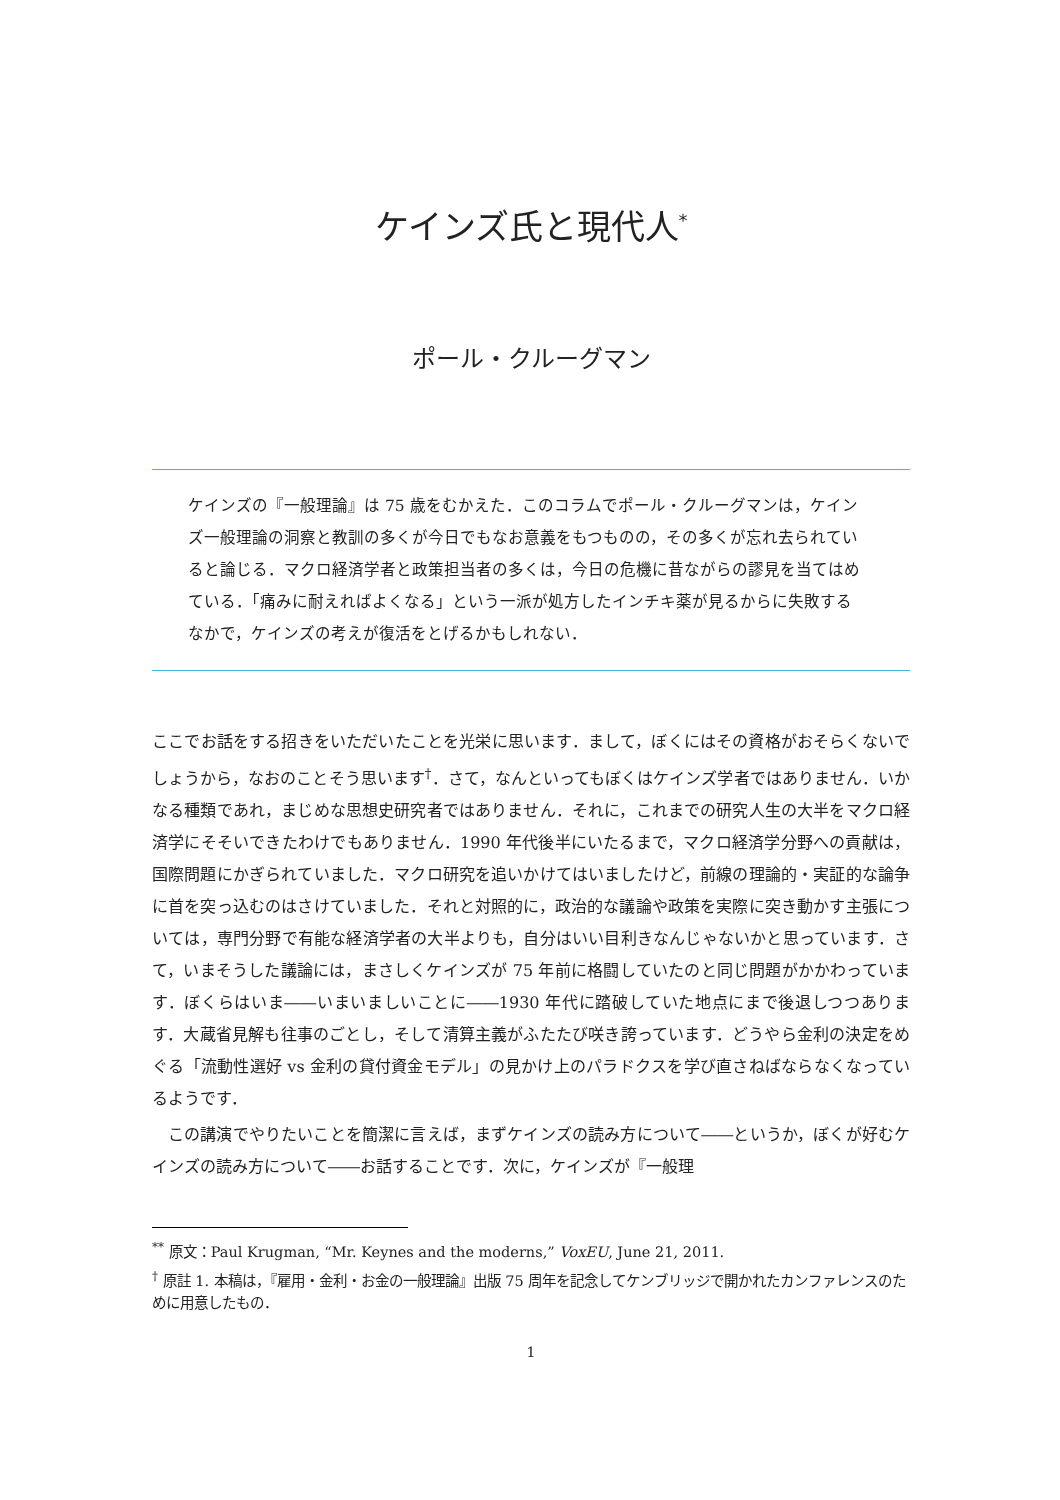ケインズ氏と現代人<sup>*</sup>
ポール・クルーグマン
ケインズの『一般理論』は 75 歳をむかえた．このコラムでポール・クルーグマンは，ケインズ一般理論の洞察と教訓の多くが今日でもなお意義をもつものの，その多くが忘れ去られていると論じる．マクロ経済学者と政策担当者の多くは，今日の危機に昔ながらの謬見を当てはめている．「痛みに耐えればよくなる」という一派が処方したインチキ薬が見るからに失敗するなかで，ケインズの考えが復活をとげるかもしれない．
ここでお話をする招きをいただいたことを光栄に思います．まして，ぼくにはその資格がおそらくないでしょうから，なおのことそう思います<sup>†</sup>．さて，なんといってもぼくはケインズ学者ではありません．いかなる種類であれ，まじめな思想史研究者ではありません．それに，これまでの研究人生の大半をマクロ経済学にそそいできたわけでもありません．1990 年代後半にいたるまで，マクロ経済学分野への貢献は，国際問題にかぎられていました．マクロ研究を追いかけてはいましたけど，前線の理論的・実証的な論争に首を突っ込むのはさけていました．それと対照的に，政治的な議論や政策を実際に突き動かす主張については，専門分野で有能な経済学者の大半よりも，自分はいい目利きなんじゃないかと思っています．さて，いまそうした議論には，まさしくケインズが 75 年前に格闘していたのと同じ問題がかかわっています．ぼくらはいま――いまいましいことに――1930 年代に踏破していた地点にまで後退しつつあります．大蔵省見解も往事のごとし，そして清算主義がふたたび咲き誇っています．どうやら金利の決定をめぐる「流動性選好 vs 金利の貸付資金モデル」の見かけ上のパラドクスを学び直さねばならなくなっているようです．
この講演でやりたいことを簡潔に言えば，まずケインズの読み方について――というか，ぼくが好むケインズの読み方について――お話することです．次に，ケインズが『一般理
<sup>**</sup> 原文：Paul Krugman, “Mr. Keynes and the moderns,” VoxEU, June 21, 2011.
<sup>†</sup> 原註 1. 本稿は，『雇用・金利・お金の一般理論』出版 75 周年を記念してケンブリッジで開かれたカンファレンスのために用意したもの．
1